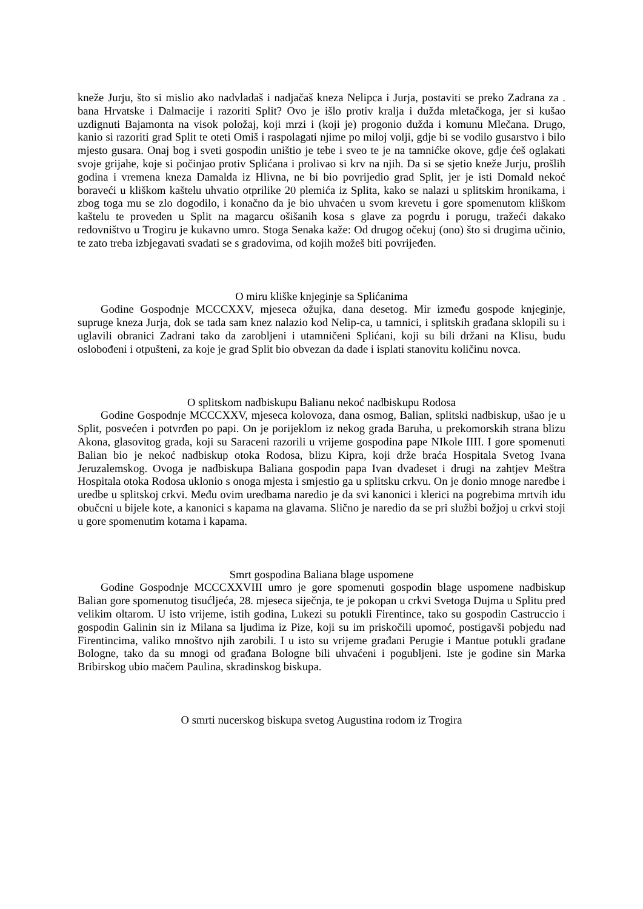kneže Jurju, što si mislio ako nadvladaš i nadjačaš kneza Nelipca i Jurja, postaviti se preko Zadrana za . bana Hrvatske i Dalmacije i razoriti Split? Ovo je išlo protiv kralja i dužda mletačkoga, jer si kušao uzdignuti Bajamonta na visok položaj, koji mrzi i (koji je) progonio dužda i komunu Mlečana. Drugo, kanio si razoriti grad Split te oteti Omiš i raspolagati njime po miloj volji, gdje bi se vodilo gusarstvo i bilo mjesto gusara. Onaj bog i sveti gospodin uništio je tebe i sveo te je na tamnićke okove, gdje ćeš oglakati svoje grijahe, koje si počinjao protiv Splićana i prolivao si krv na njih. Da si se sjetio kneže Jurju, prošlih godina i vremena kneza Damalda iz Hlivna, ne bi bio povrijedio grad Split, jer je isti Domald nekoć boraveći u kliškom kaštelu uhvatio otprilike 20 plemića iz Splita, kako se nalazi u splitskim hronikama, i zbog toga mu se zlo dogodilo, i konačno da je bio uhvaćen u svom krevetu i gore spomenutom kliškom kaštelu te proveden u Split na magarcu ošišanih kosa s glave za pogrdu i porugu, tražeći dakako redovništvo u Trogiru je kukavno umro. Stoga Senaka kaže: Od drugog očekuj (ono) što si drugima učinio, te zato treba izbjegavati svadati se s gradovima, od kojih možeš biti povrijeđen.
O miru kliške knjeginje sa Splićanima
Godine Gospodnje MCCCXXV, mjeseca ožujka, dana desetog. Mir između gospode knjeginje, supruge kneza Jurja, dok se tada sam knez nalazio kod Nelip-ca, u tamnici, i splitskih građana sklopili su i uglavili obranici Zadrani tako da zarobljeni i utamničeni Splićani, koji su bili držani na Klisu, budu oslobođeni i otpušteni, za koje je grad Split bio obvezan da dade i isplati stanovitu količinu novca.
O splitskom nadbiskupu Balianu nekoć nadbiskupu Rodosa
Godine Gospodnje MCCCXXV, mjeseca kolovoza, dana osmog, Balian, splitski nadbiskup, ušao je u Split, posvećen i potvrđen po papi. On je porijeklom iz nekog grada Baruha, u prekomorskih strana blizu Akona, glasovitog grada, koji su Saraceni razorili u vrijeme gospodina pape NIkole IIII. I gore spomenuti Balian bio je nekoć nadbiskup otoka Rodosa, blizu Kipra, koji drže braća Hospitala Svetog Ivana Jeruzalemskog. Ovoga je nadbiskupa Baliana gospodin papa Ivan dvadeset i drugi na zahtjev Meštra Hospitala otoka Rodosa uklonio s onoga mjesta i smjestio ga u splitsku crkvu. On je donio mnoge naredbe i uredbe u splitskoj crkvi. Među ovim uredbama naredio je da svi kanonici i klerici na pogrebima mrtvih idu obučcni u bijele kote, a kanonici s kapama na glavama. Slično je naredio da se pri službi božjoj u crkvi stoji u gore spomenutim kotama i kapama.
Smrt gospodina Baliana blage uspomene
Godine Gospodnje MCCCXXVIII umro je gore spomenuti gospodin blage uspomene nadbiskup Balian gore spomenutog tisućljeća, 28. mjeseca siječnja, te je pokopan u crkvi Svetoga Dujma u Splitu pred velikim oltarom. U isto vrijeme, istih godina, Lukezi su potukli Firentince, tako su gospodin Castruccio i gospodin Galinin sin iz Milana sa ljudima iz Pize, koji su im priskočili upomoć, postigavši pobjedu nad Firentincima, valiko mnoštvo njih zarobili. I u isto su vrijeme građani Perugie i Mantue potukli građane Bologne, tako da su mnogi od građana Bologne bili uhvaćeni i pogubljeni. Iste je godine sin Marka Bribirskog ubio mačem Paulina, skradinskog biskupa.
O smrti nucerskog biskupa svetog Augustina rodom iz Trogira